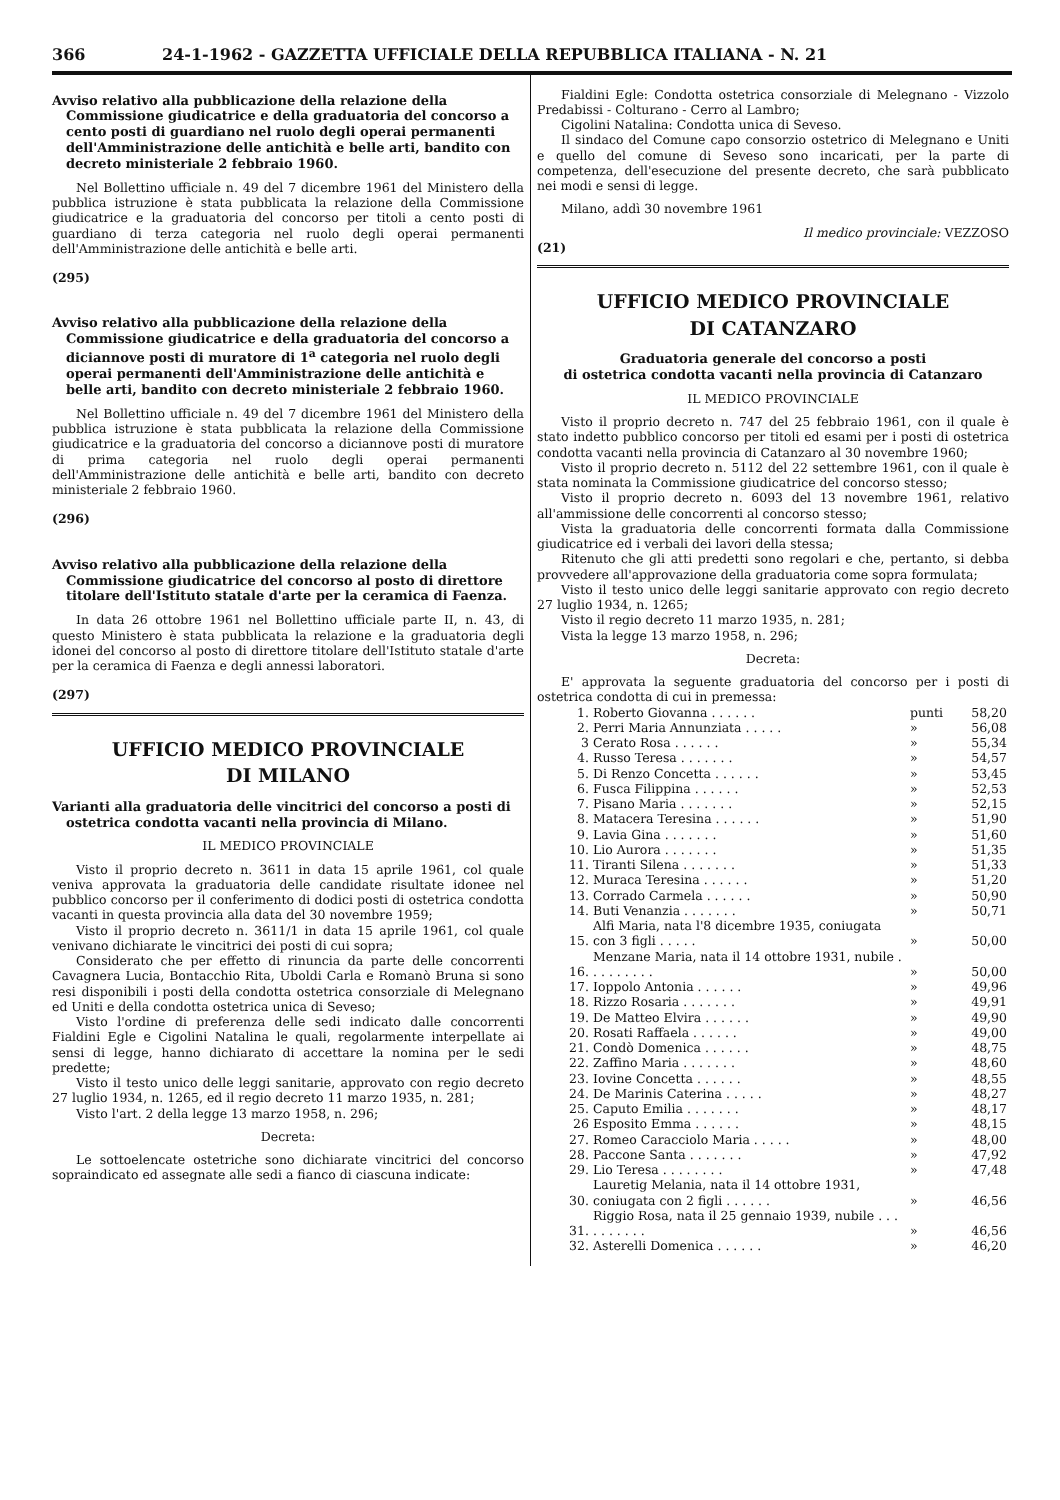366 24-1-1962 - GAZZETTA UFFICIALE DELLA REPUBBLICA ITALIANA - N. 21
Avviso relativo alla pubblicazione della relazione della Commissione giudicatrice e della graduatoria del concorso a cento posti di guardiano nel ruolo degli operai permanenti dell'Amministrazione delle antichità e belle arti, bandito con decreto ministeriale 2 febbraio 1960.
Nel Bollettino ufficiale n. 49 del 7 dicembre 1961 del Ministero della pubblica istruzione è stata pubblicata la relazione della Commissione giudicatrice e la graduatoria del concorso per titoli a cento posti di guardiano di terza categoria nel ruolo degli operai permanenti dell'Amministrazione delle antichità e belle arti.
(295)
Avviso relativo alla pubblicazione della relazione della Commissione giudicatrice e della graduatoria del concorso a diciannove posti di muratore di 1<sup>a</sup> categoria nel ruolo degli operai permanenti dell'Amministrazione delle antichità e belle arti, bandito con decreto ministeriale 2 febbraio 1960.
Nel Bollettino ufficiale n. 49 del 7 dicembre 1961 del Ministero della pubblica istruzione è stata pubblicata la relazione della Commissione giudicatrice e la graduatoria del concorso a diciannove posti di muratore di prima categoria nel ruolo degli operai permanenti dell'Amministrazione delle antichità e belle arti, bandito con decreto ministeriale 2 febbraio 1960.
(296)
Avviso relativo alla pubblicazione della relazione della Commissione giudicatrice del concorso al posto di direttore titolare dell'Istituto statale d'arte per la ceramica di Faenza.
In data 26 ottobre 1961 nel Bollettino ufficiale parte II, n. 43, di questo Ministero è stata pubblicata la relazione e la graduatoria degli idonei del concorso al posto di direttore titolare dell'Istituto statale d'arte per la ceramica di Faenza e degli annessi laboratori.
(297)
UFFICIO MEDICO PROVINCIALE
DI MILANO
Varianti alla graduatoria delle vincitrici del concorso a posti di ostetrica condotta vacanti nella provincia di Milano.
IL MEDICO PROVINCIALE
Visto il proprio decreto n. 3611 in data 15 aprile 1961, col quale veniva approvata la graduatoria delle candidate risultate idonee nel pubblico concorso per il conferimento di dodici posti di ostetrica condotta vacanti in questa provincia alla data del 30 novembre 1959;
Visto il proprio decreto n. 3611/1 in data 15 aprile 1961, col quale venivano dichiarate le vincitrici dei posti di cui sopra;
Considerato che per effetto di rinuncia da parte delle concorrenti Cavagnera Lucia, Bontacchio Rita, Uboldi Carla e Romanò Bruna si sono resi disponibili i posti della condotta ostetrica consorziale di Melegnano ed Uniti e della condotta ostetrica unica di Seveso;
Visto l'ordine di preferenza delle sedi indicato dalle concorrenti Fialdini Egle e Cigolini Natalina le quali, regolarmente interpellate ai sensi di legge, hanno dichiarato di accettare la nomina per le sedi predette;
Visto il testo unico delle leggi sanitarie, approvato con regio decreto 27 luglio 1934, n. 1265, ed il regio decreto 11 marzo 1935, n. 281;
Visto l'art. 2 della legge 13 marzo 1958, n. 296;
Decreta:
Le sottoelencate ostetriche sono dichiarate vincitrici del concorso sopraindicato ed assegnate alle sedi a fianco di ciascuna indicate:
Fialdini Egle: Condotta ostetrica consorziale di Melegnano - Vizzolo Predabissi - Colturano - Cerro al Lambro;
Cigolini Natalina: Condotta unica di Seveso.
Il sindaco del Comune capo consorzio ostetrico di Melegnano e Uniti e quello del comune di Seveso sono incaricati, per la parte di competenza, dell'esecuzione del presente decreto, che sarà pubblicato nei modi e sensi di legge.
Milano, addì 30 novembre 1961
Il medico provinciale: VEZZOSO
(21)
UFFICIO MEDICO PROVINCIALE
DI CATANZARO
Graduatoria generale del concorso a posti
di ostetrica condotta vacanti nella provincia di Catanzaro
IL MEDICO PROVINCIALE
Visto il proprio decreto n. 747 del 25 febbraio 1961, con il quale è stato indetto pubblico concorso per titoli ed esami per i posti di ostetrica condotta vacanti nella provincia di Catanzaro al 30 novembre 1960;
Visto il proprio decreto n. 5112 del 22 settembre 1961, con il quale è stata nominata la Commissione giudicatrice del concorso stesso;
Visto il proprio decreto n. 6093 del 13 novembre 1961, relativo all'ammissione delle concorrenti al concorso stesso;
Vista la graduatoria delle concorrenti formata dalla Commissione giudicatrice ed i verbali dei lavori della stessa;
Ritenuto che gli atti predetti sono regolari e che, pertanto, si debba provvedere all'approvazione della graduatoria come sopra formulata;
Visto il testo unico delle leggi sanitarie approvato con regio decreto 27 luglio 1934, n. 1265;
Visto il regio decreto 11 marzo 1935, n. 281;
Vista la legge 13 marzo 1958, n. 296;
Decreta:
E' approvata la seguente graduatoria del concorso per i posti di ostetrica condotta di cui in premessa:
| 1. | Roberto Giovanna . . . . . . | punti | 58,20 |
| 2. | Perri Maria Annunziata . . . . . | » | 56,08 |
| 3 | Cerato Rosa . . . . . . | » | 55,34 |
| 4. | Russo Teresa . . . . . . . | » | 54,57 |
| 5. | Di Renzo Concetta . . . . . . | » | 53,45 |
| 6. | Fusca Filippina . . . . . . | » | 52,53 |
| 7. | Pisano Maria . . . . . . . | » | 52,15 |
| 8. | Matacera Teresina . . . . . . | » | 51,90 |
| 9. | Lavia Gina . . . . . . . | » | 51,60 |
| 10. | Lio Aurora . . . . . . . | » | 51,35 |
| 11. | Tiranti Silena . . . . . . . | » | 51,33 |
| 12. | Muraca Teresina . . . . . . | » | 51,20 |
| 13. | Corrado Carmela . . . . . . | » | 50,90 |
| 14. | Buti Venanzia . . . . . . . | » | 50,71 |
| 15. | Alfi Maria, nata l'8 dicembre 1935, coniugata con 3 figli . . . . . | » | 50,00 |
| 16. | Menzane Maria, nata il 14 ottobre 1931, nubile . . . . . . . . . | » | 50,00 |
| 17. | Ioppolo Antonia . . . . . . | » | 49,96 |
| 18. | Rizzo Rosaria . . . . . . . | » | 49,91 |
| 19. | De Matteo Elvira . . . . . . | » | 49,90 |
| 20. | Rosati Raffaela . . . . . . | » | 49,00 |
| 21. | Condò Domenica . . . . . . | » | 48,75 |
| 22. | Zaffino Maria . . . . . . . | » | 48,60 |
| 23. | Iovine Concetta . . . . . . | » | 48,55 |
| 24. | De Marinis Caterina . . . . . | » | 48,27 |
| 25. | Caputo Emilia . . . . . . . | » | 48,17 |
| 26 | Esposito Emma . . . . . . | » | 48,15 |
| 27. | Romeo Caracciolo Maria . . . . . | » | 48,00 |
| 28. | Paccone Santa . . . . . . . | » | 47,92 |
| 29. | Lio Teresa . . . . . . . . | » | 47,48 |
| 30. | Lauretig Melania, nata il 14 ottobre 1931, coniugata con 2 figli . . . . . . | » | 46,56 |
| 31. | Riggio Rosa, nata il 25 gennaio 1939, nubile . . . . . . . . . . | » | 46,56 |
| 32. | Asterelli Domenica . . . . . . | » | 46,20 |